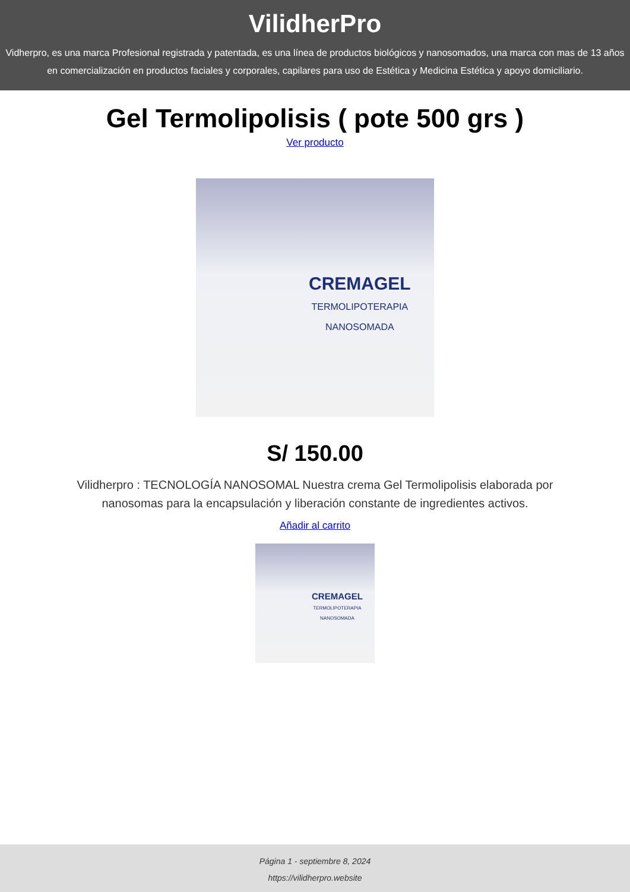VilidherPro
Vidherpro, es una marca Profesional registrada y patentada, es una línea de productos biológicos y nanosomados, una marca con mas de 13 años en comercialización en productos faciales y corporales, capilares para uso de Estética y Medicina Estética y apoyo domiciliario.
Gel Termolipolisis ( pote 500 grs )
Ver producto
CREMAGEL
TERMOLIPOTERAPIA
NANOSOMADA
S/ 150.00
Vilidherpro : TECNOLOGÍA NANOSOMAL Nuestra crema Gel Termolipolisis elaborada por nanosomas para la encapsulación y liberación constante de ingredientes activos.
Añadir al carrito
CREMAGEL
TERMOLIPOTERAPIA
NANOSOMADA
Página 1 - septiembre 8, 2024
https://vilidherpro.website